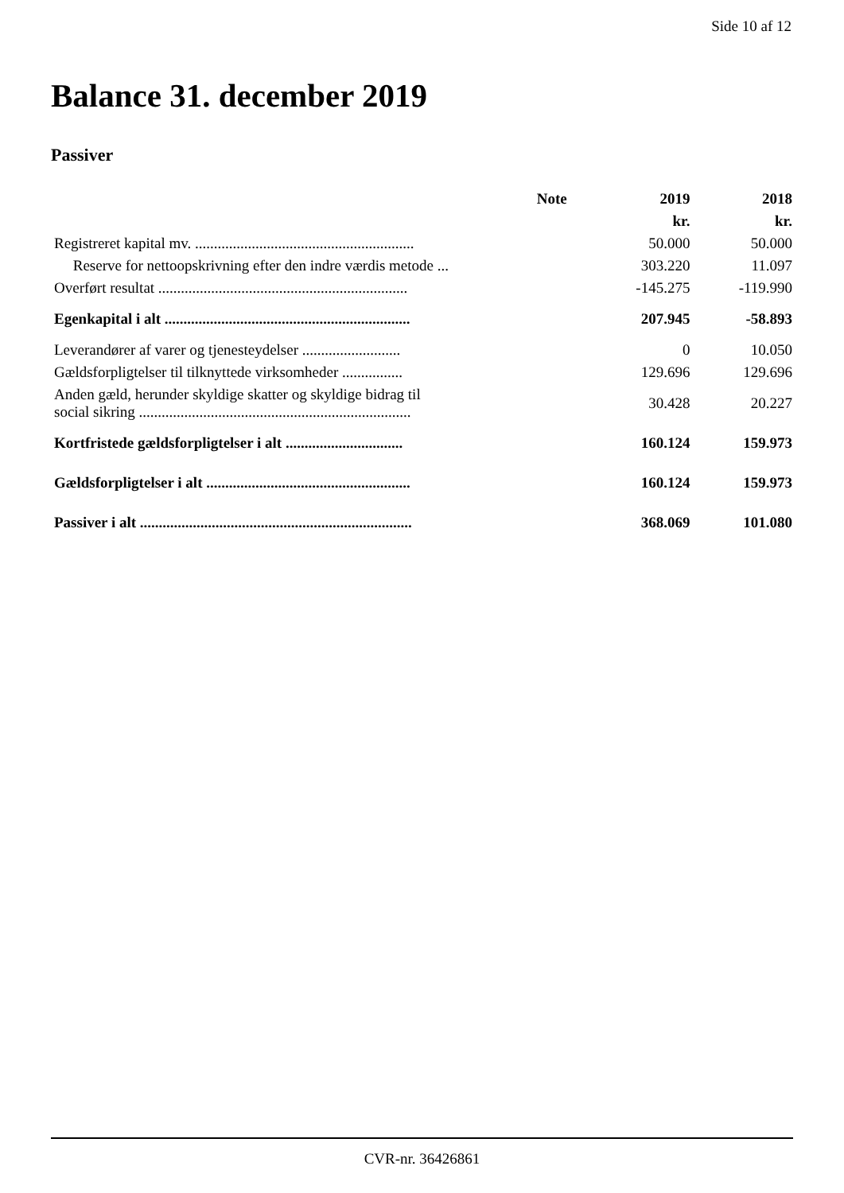Side 10 af 12
Balance 31. december 2019
Passiver
| | Note | 2019 | 2018 |
| --- | --- | --- | --- |
| | | kr. | kr. |
| Registreret kapital mv. .......................................................... | | 50.000 | 50.000 |
| Reserve for nettoopskrivning efter den indre værdis metode ... | | 303.220 | 11.097 |
| Overført resultat .................................................................. | | -145.275 | -119.990 |
| Egenkapital i alt ................................................................. | | 207.945 | -58.893 |
| Leverandører af varer og tjenesteydelser .......................... | | 0 | 10.050 |
| Gældsforpligtelser til tilknyttede virksomheder ................ | | 129.696 | 129.696 |
| Anden gæld, herunder skyldige skatter og skyldige bidrag til social sikring ........................................................................ | | 30.428 | 20.227 |
| Kortfristede gældsforpligtelser i alt ............................... | | 160.124 | 159.973 |
| Gældsforpligtelser i alt ...................................................... | | 160.124 | 159.973 |
| Passiver i alt ........................................................................ | | 368.069 | 101.080 |
CVR-nr. 36426861